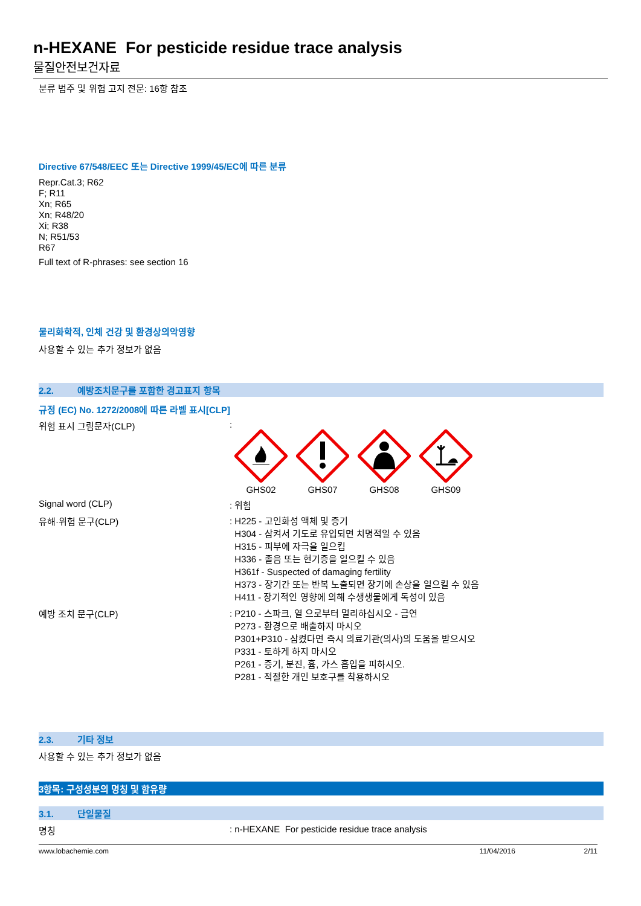n-HEXANE For pesticide residue trace analysis
물질안전보건자료
분류 범주 및 위험 고지 전문: 16항 참조
Directive 67/548/EEC 또는 Directive 1999/45/EC에 따른 분류
Repr.Cat.3; R62
F; R11
Xn; R65
Xn; R48/20
Xi; R38
N; R51/53
R67
Full text of R-phrases: see section 16
물리화학적, 인체 건강 및 환경상의악영향
사용할 수 있는 추가 정보가 없음
2.2. 예방조치문구를 포함한 경고표지 항목
규정 (EC) No. 1272/2008에 따른 라벨 표시[CLP]
위험 표시 그림문자(CLP) :
GHS02
GHS07
GHS08
GHS09
Signal word (CLP) : 위험
유해·위험 문구(CLP)
: H225 - 고인화성 액체 및 증기
H304 - 삼켜서 기도로 유입되면 치명적일 수 있음
H315 - 피부에 자극을 일으킴
H336 - 졸음 또는 현기증을 일으킬 수 있음
H361f - Suspected of damaging fertility
H373 - 장기간 또는 반복 노출되면 장기에 손상을 일으킬 수 있음
H411 - 장기적인 영향에 의해 수생생물에게 독성이 있음
예방 조치 문구(CLP)
: P210 - 스파크, 열 으로부터 멀리하십시오 - 금연
P273 - 환경으로 배출하지 마시오
P301+P310 - 삼켰다면 즉시 의료기관(의사)의 도움을 받으시오
P331 - 토하게 하지 마시오
P261 - 증기, 분진, 흄, 가스 흡입을 피하시오.
P281 - 적절한 개인 보호구를 착용하시오
2.3. 기타 정보
사용할 수 있는 추가 정보가 없음
3항목: 구성성분의 명칭 및 함유량
3.1. 단일물질
명칭 : n-HEXANE For pesticide residue trace analysis
www.lobachemie.com 11/04/2016 2/11